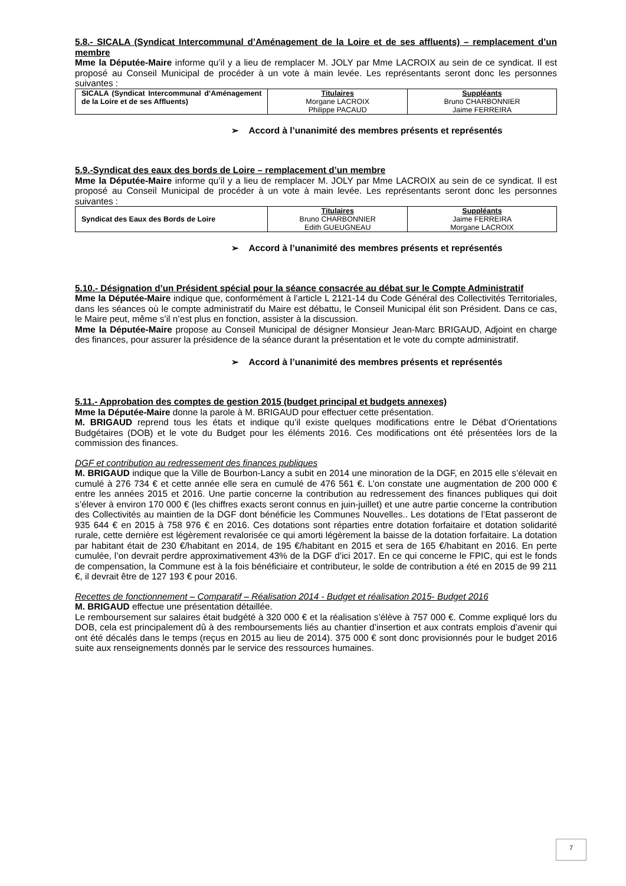5.8.- SICALA (Syndicat Intercommunal d’Aménagement de la Loire et de ses affluents) – remplacement d’un membre
Mme la Députée-Maire informe qu’il y a lieu de remplacer M. JOLY par Mme LACROIX au sein de ce syndicat. Il est proposé au Conseil Municipal de procéder à un vote à main levée. Les représentants seront donc les personnes suivantes :
| SICALA (Syndicat Intercommunal d’Aménagement de la Loire et de ses Affluents) | Titulaires Morgane LACROIX Philippe PACAUD | Suppléants Bruno CHARBONNIER Jaime FERREIRA |
➢ Accord à l’unanimité des membres présents et représentés
5.9.-Syndicat des eaux des bords de Loire – remplacement d’un membre
Mme la Députée-Maire informe qu’il y a lieu de remplacer M. JOLY par Mme LACROIX au sein de ce syndicat. Il est proposé au Conseil Municipal de procéder à un vote à main levée. Les représentants seront donc les personnes suivantes :
| Syndicat des Eaux des Bords de Loire | Titulaires Bruno CHARBONNIER Edith GUEUGNEAU | Suppléants Jaime FERREIRA Morgane LACROIX |
➢ Accord à l’unanimité des membres présents et représentés
5.10.- Désignation d’un Président spécial pour la séance consacrée au débat sur le Compte Administratif
Mme la Députée-Maire indique que, conformément à l’article L 2121-14 du Code Général des Collectivités Territoriales, dans les séances où le compte administratif du Maire est débattu, le Conseil Municipal élit son Président. Dans ce cas, le Maire peut, même s’il n’est plus en fonction, assister à la discussion.
Mme la Députée-Maire propose au Conseil Municipal de désigner Monsieur Jean-Marc BRIGAUD, Adjoint en charge des finances, pour assurer la présidence de la séance durant la présentation et le vote du compte administratif.
➢ Accord à l’unanimité des membres présents et représentés
5.11.- Approbation des comptes de gestion 2015 (budget principal et budgets annexes)
Mme la Députée-Maire donne la parole à M. BRIGAUD pour effectuer cette présentation.
M. BRIGAUD reprend tous les états et indique qu’il existe quelques modifications entre le Débat d’Orientations Budgétaires (DOB) et le vote du Budget pour les éléments 2016. Ces modifications ont été présentées lors de la commission des finances.
DGF et contribution au redressement des finances publiques
M. BRIGAUD indique que la Ville de Bourbon-Lancy a subit en 2014 une minoration de la DGF, en 2015 elle s’élevait en cumulé à 276 734 € et cette année elle sera en cumulé de 476 561 €. L’on constate une augmentation de 200 000 € entre les années 2015 et 2016. Une partie concerne la contribution au redressement des finances publiques qui doit s’élever à environ 170 000 € (les chiffres exacts seront connus en juin-juillet) et une autre partie concerne la contribution des Collectivités au maintien de la DGF dont bénéficie les Communes Nouvelles.. Les dotations de l’Etat passeront de 935 644 € en 2015 à 758 976 € en 2016. Ces dotations sont réparties entre dotation forfaitaire et dotation solidarité rurale, cette dernière est légèrement revalorisée ce qui amorti légèrement la baisse de la dotation forfaitaire. La dotation par habitant était de 230 €/habitant en 2014, de 195 €/habitant en 2015 et sera de 165 €/habitant en 2016. En perte cumulée, l’on devrait perdre approximativement 43% de la DGF d’ici 2017. En ce qui concerne le FPIC, qui est le fonds de compensation, la Commune est à la fois bénéficiaire et contributeur, le solde de contribution a été en 2015 de 99 211 €, il devrait être de 127 193 € pour 2016.
Recettes de fonctionnement – Comparatif – Réalisation 2014 - Budget et réalisation 2015- Budget 2016
M. BRIGAUD effectue une présentation détaillée.
Le remboursement sur salaires était budgété à 320 000 € et la réalisation s’élève à 757 000 €. Comme expliqué lors du DOB, cela est principalement dû à des remboursements liés au chantier d’insertion et aux contrats emplois d’avenir qui ont été décalés dans le temps (reçus en 2015 au lieu de 2014). 375 000 € sont donc provisionnés pour le budget 2016 suite aux renseignements donnés par le service des ressources humaines.
7